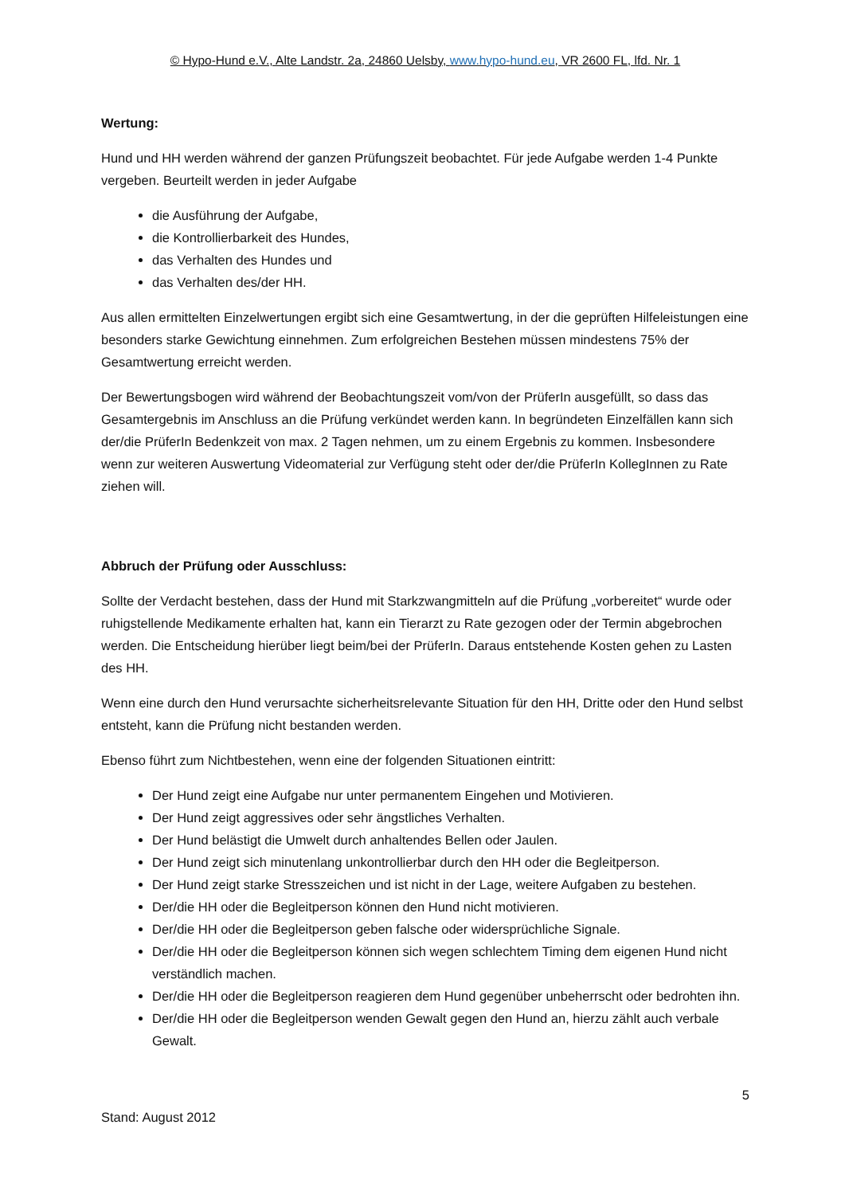© Hypo-Hund e.V., Alte Landstr. 2a, 24860 Uelsby, www.hypo-hund.eu, VR 2600 FL, lfd. Nr. 1
Wertung:
Hund und HH werden während der ganzen Prüfungszeit beobachtet. Für jede Aufgabe werden 1-4 Punkte vergeben. Beurteilt werden in jeder Aufgabe
die Ausführung der Aufgabe,
die Kontrollierbarkeit des Hundes,
das Verhalten des Hundes und
das Verhalten des/der HH.
Aus allen ermittelten Einzelwertungen ergibt sich eine Gesamtwertung, in der die geprüften Hilfeleistungen eine besonders starke Gewichtung einnehmen. Zum erfolgreichen Bestehen müssen mindestens 75% der Gesamtwertung erreicht werden.
Der Bewertungsbogen wird während der Beobachtungszeit vom/von der PrüferIn ausgefüllt, so dass das Gesamtergebnis im Anschluss an die Prüfung verkündet werden kann. In begründeten Einzelfällen kann sich der/die PrüferIn Bedenkzeit von max. 2 Tagen nehmen, um zu einem Ergebnis zu kommen. Insbesondere wenn zur weiteren Auswertung Videomaterial zur Verfügung steht oder der/die PrüferIn KollegInnen zu Rate ziehen will.
Abbruch der Prüfung oder Ausschluss:
Sollte der Verdacht bestehen, dass der Hund mit Starkzwangmitteln auf die Prüfung „vorbereitet“ wurde oder ruhigstellende Medikamente erhalten hat, kann ein Tierarzt zu Rate gezogen oder der Termin abgebrochen werden. Die Entscheidung hierüber liegt beim/bei der PrüferIn. Daraus entstehende Kosten gehen zu Lasten des HH.
Wenn eine durch den Hund verursachte sicherheitsrelevante Situation für den HH, Dritte oder den Hund selbst entsteht, kann die Prüfung nicht bestanden werden.
Ebenso führt zum Nichtbestehen, wenn eine der folgenden Situationen eintritt:
Der Hund zeigt eine Aufgabe nur unter permanentem Eingehen und Motivieren.
Der Hund zeigt aggressives oder sehr ängstliches Verhalten.
Der Hund belästigt die Umwelt durch anhaltendes Bellen oder Jaulen.
Der Hund zeigt sich minutenlang unkontrollierbar durch den HH oder die Begleitperson.
Der Hund zeigt starke Stresszeichen und ist nicht in der Lage, weitere Aufgaben zu bestehen.
Der/die HH oder die Begleitperson können den Hund nicht motivieren.
Der/die HH oder die Begleitperson geben falsche oder widersprüchliche Signale.
Der/die HH oder die Begleitperson können sich wegen schlechtem Timing dem eigenen Hund nicht verständlich machen.
Der/die HH oder die Begleitperson reagieren dem Hund gegenüber unbeherrscht oder bedrohten ihn.
Der/die HH oder die Begleitperson wenden Gewalt gegen den Hund an, hierzu zählt auch verbale Gewalt.
5
Stand: August 2012